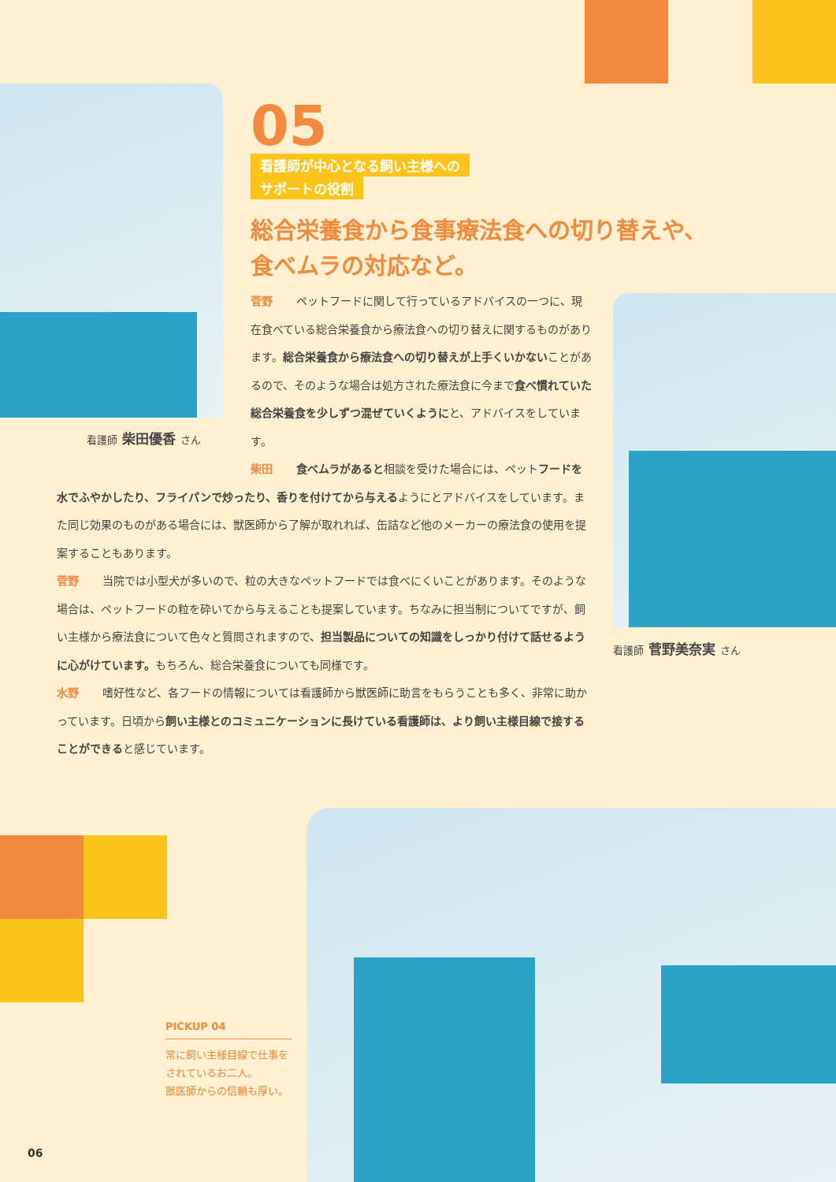05
看護師が中心となる飼い主様への
サポートの役割
総合栄養食から食事療法食への切り替えや、
食べムラの対応など。
看護師 柴田優香 さん
菅野 ペットフードに関して行っているアドバイスの一つに、現在食べている総合栄養食から療法食への切り替えに関するものがあります。総合栄養食から療法食への切り替えが上手くいかないことがあるので、そのような場合は処方された療法食に今まで食べ慣れていた総合栄養食を少しずつ混ぜていくよう にと、アドバイスをしています。
柴田 食べムラがあると相談を受けた場合には、ペットフードを水でふやかしたり、フライパンで炒ったり、香りを付けてから与えるようにとアドバイスをしています。また同じ効果のものがある場合には、獣医師から了解が取れれば、缶詰など他のメーカーの療法食の使用を提案することもあります。
菅野 当院では小型犬が多いので、粒の大きなペットフードでは食べにくいことがあります。そのような場合は、ペットフードの粒を砕いてから与えることも提案しています。ちなみに担当制についてですが、飼い主様から療法食について色々と質問されますので、担当製品についての知識をしっかり付けて話せるように心がけています。もちろん、総合栄養食についても同様です。
水野 嗜好性など、各フードの情報については看護師から獣医師に助言をもらうことも多く、非常に助かっています。日頃から飼い主様とのコミュニケーションに長けている看護師は、より飼い主様目線で接することができると感じています。
看護師 菅野美奈実 さん
PICKUP 04
常に飼い主様目線で仕事をされているお二人。
獣医師からの信頼も厚い。
06